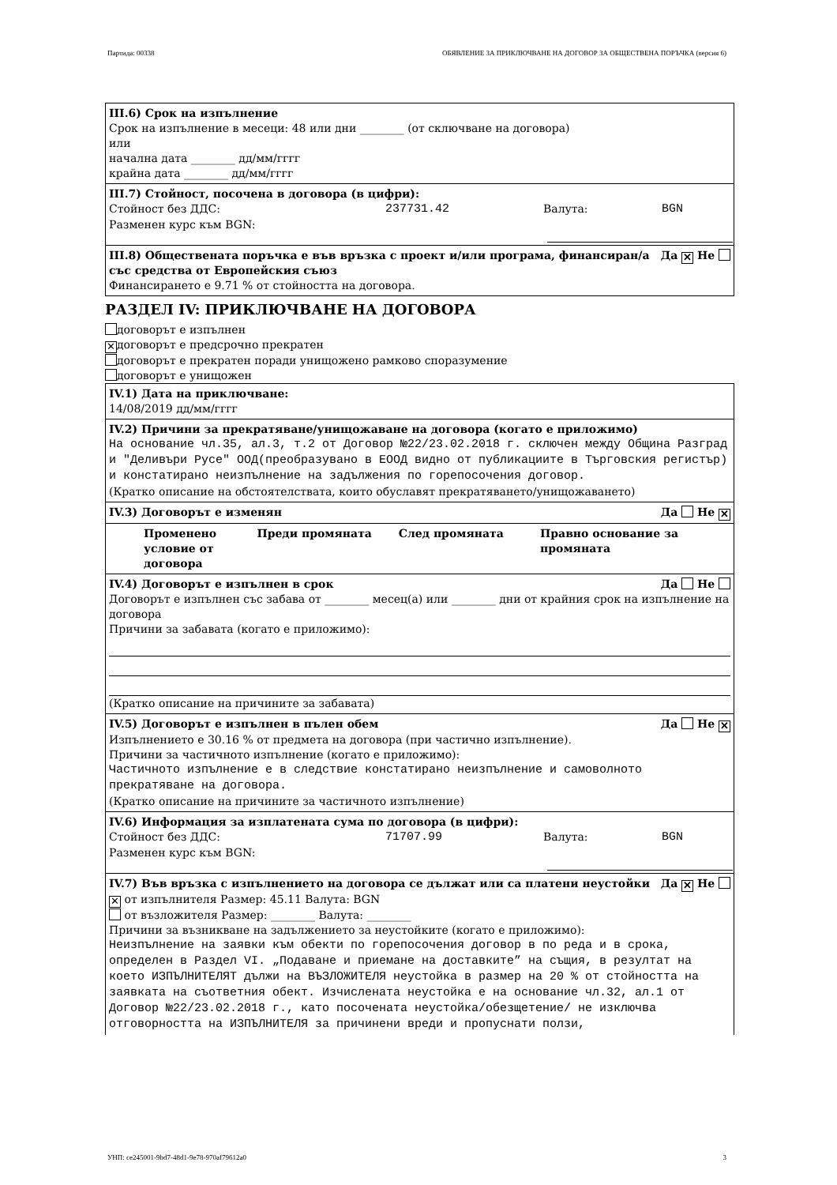Партида: 00338 ОБЯВЛЕНИЕ ЗА ПРИКЛЮЧВАНЕ НА ДОГОВОР ЗА ОБЩЕСТВЕНА ПОРЪЧКА (версия 6)
III.6) Срок на изпълнение
Срок на изпълнение в месеци: 48 или дни ________ (от сключване на договора)
или
начална дата ________ дд/мм/гггг
крайна дата ________ дд/мм/гггг
III.7) Стойност, посочена в договора (в цифри):
Стойност без ДДС: 237731.42 Валута: BGN
Разменен курс към BGN:
III.8) Обществената поръчка е във връзка с проект и/или програма, финансиран/а със средства от Европейския съюз Да ✕ Не
Финансирането е 9.71 % от стойността на договора.
РАЗДЕЛ IV: ПРИКЛЮЧВАНЕ НА ДОГОВОРА
договорът е изпълнен
✕ договорът е предсрочно прекратен
договорът е прекратен поради унищожено рамково споразумение
договорът е унищожен
IV.1) Дата на приключване:
14/08/2019 дд/мм/гггг
IV.2) Причини за прекратяване/унищожаване на договора (когато е приложимо)
На основание чл.35, ал.3, т.2 от Договор №22/23.02.2018 г. сключен между Община Разград и "Деливъри Русе" ООД(преобразувано в ЕООД видно от публикациите в Търговския регистър) и констатирано неизпълнение на задължения по горепосочения договор.
(Кратко описание на обстоятелствата, които обуславят прекратяването/унищожаването)
IV.3) Договорът е изменян Да Не ✕
Променено условие от договора Преди промяната След промяната Правно основание за промяната
IV.4) Договорът е изпълнен в срок Да Не
Договорът е изпълнен със забава от ________ месец(а) или ________ дни от крайния срок на изпълнение на договора
Причини за забавата (когато е приложимо):
(Кратко описание на причините за забавата)
IV.5) Договорът е изпълнен в пълен обем Да Не ✕
Изпълнението е 30.16 % от предмета на договора (при частично изпълнение).
Причини за частичното изпълнение (когато е приложимо):
Частичното изпълнение е в следствие констатирано неизпълнение и самоволното прекратяване на договора.
(Кратко описание на причините за частичното изпълнение)
IV.6) Информация за изплатената сума по договора (в цифри):
Стойност без ДДС: 71707.99 Валута: BGN
Разменен курс към BGN:
IV.7) Във връзка с изпълнението на договора се дължат или са платени неустойки Да ✕ Не
✕ от изпълнителя Размер: 45.11 Валута: BGN
от възложителя Размер: ________ Валута: ________
Причини за възникване на задължението за неустойките (когато е приложимо):
Неизпълнение на заявки към обекти по горепосочения договор в по реда и в срока, определен в Раздел VI. „Подаване и приемане на доставките” на същия, в резултат на което ИЗПЪЛНИТЕЛЯТ дължи на ВЪЗЛОЖИТЕЛЯ неустойка в размер на 20 % от стойността на заявката на съответния обект. Изчислената неустойка е на основание чл.32, ал.1 от Договор №22/23.02.2018 г., като посочената неустойка/обезщетение/ не изключва отговорността на ИЗПЪЛНИТЕЛЯ за причинени вреди и пропуснати ползи,
УНП: ce245001-9bd7-48d1-9e78-970af79612a0 3